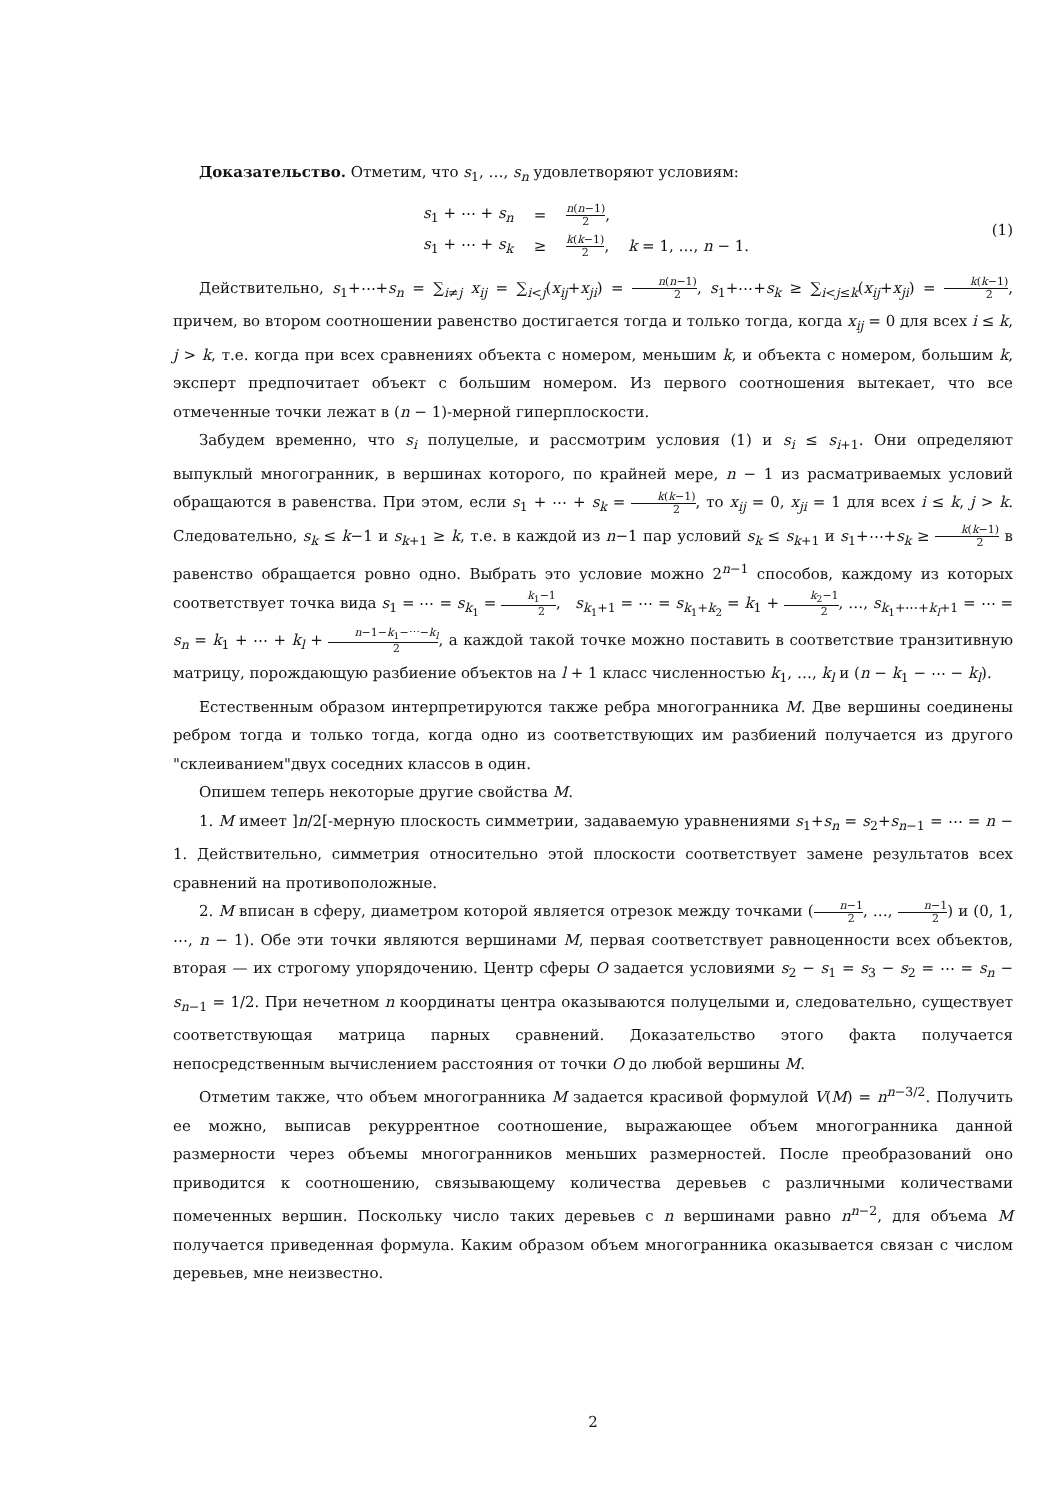Доказательство. Отметим, что s<sub>1</sub>, …, s<sub>n</sub> удовлетворяют условиям:
| s<sub>1</sub> + ⋯ + s<sub>n</sub> | = | n ( n −1) 2 , |
| s<sub>1</sub> + ⋯ + s<sub>k</sub> | ≥ | k ( k −1) 2 , k = 1, …, n − 1. |
(1)
Действительно, s<sub>1</sub>+⋯+s<sub>n</sub> = ∑<sub>i≠j</sub> x<sub>ij</sub> = ∑<sub>i<j</sub>(x<sub>ij</sub>+x<sub>ji</sub>) = n(n−1) 2, s<sub>1</sub>+⋯+s<sub>k</sub> ≥ ∑<sub>i<j≤k</sub>(x<sub>ij</sub>+x<sub>ji</sub>) = k(k−1) 2, причем, во втором соотношении равенство достигается тогда и только тогда, когда x<sub>ij</sub> = 0 для всех i ≤ k, j > k, т.е. когда при всех сравнениях объекта с номером, меньшим k, и объекта с номером, большим k, эксперт предпочитает объект с большим номером. Из первого соотношения вытекает, что все отмеченные точки лежат в (n − 1)-мерной гиперплоскости.
Забудем временно, что s<sub>i</sub> полуцелые, и рассмотрим условия (1) и s<sub>i</sub> ≤ s<sub>i+1</sub>. Они определяют выпуклый многогранник, в вершинах которого, по крайней мере, n − 1 из расматриваемых условий обращаются в равенства. При этом, если s<sub>1</sub> + ⋯ + s<sub>k</sub> = k(k−1) 2, то x<sub>ij</sub> = 0, x<sub>ji</sub> = 1 для всех i ≤ k, j > k. Следовательно, s<sub>k</sub> ≤ k−1 и s<sub>k+1</sub> ≥ k, т.е. в каждой из n−1 пар условий s<sub>k</sub> ≤ s<sub>k+1</sub> и s<sub>1</sub>+⋯+s<sub>k</sub> ≥ k(k−1) 2 в равенство обращается ровно одно. Выбрать это условие можно 2<sup>n−1</sup> способов, каждому из которых соответствует точка вида s<sub>1</sub> = ⋯ = s<sub>k<sub>1</sub></sub> = k<sub>1</sub>−1 2, s<sub>k<sub>1</sub>+1</sub> = ⋯ = s<sub>k<sub>1</sub>+k<sub>2</sub></sub> = k<sub>1</sub> + k<sub>2</sub>−1 2, …, s<sub>k<sub>1</sub>+⋯+k<sub>l</sub>+1</sub> = ⋯ = s<sub>n</sub> = k<sub>1</sub> + ⋯ + k<sub>l</sub> + n−1−k<sub>1</sub>−⋯−k<sub>l</sub> 2, а каждой такой точке можно поставить в соответствие транзитивную матрицу, порождающую разбиение объектов на l + 1 класс численностью k<sub>1</sub>, …, k<sub>l</sub> и (n − k<sub>1</sub> − ⋯ − k<sub>l</sub>).
Естественным образом интерпретируются также ребра многогранника M. Две вершины соединены ребром тогда и только тогда, когда одно из соответствующих им разбиений получается из другого "склеиванием"двух соседних классов в один.
Опишем теперь некоторые другие свойства M.
1. M имеет ]n/2[-мерную плоскость симметрии, задаваемую уравнениями s<sub>1</sub>+s<sub>n</sub> = s<sub>2</sub>+s<sub>n−1</sub> = ⋯ = n − 1. Действительно, симметрия относительно этой плоскости соответствует замене результатов всех сравнений на противоположные.
2. M вписан в сферу, диаметром которой является отрезок между точками (n−1 2, …, n−1 2) и (0, 1, ⋯, n − 1). Обе эти точки являются вершинами M, первая соответствует равноценности всех объектов, вторая — их строгому упорядочению. Центр сферы O задается условиями s<sub>2</sub> − s<sub>1</sub> = s<sub>3</sub> − s<sub>2</sub> = ⋯ = s<sub>n</sub> − s<sub>n−1</sub> = 1/2. При нечетном n координаты центра оказываются полуцелыми и, следовательно, существует соответствующая матрица парных сравнений. Доказательство этого факта получается непосредственным вычислением расстояния от точки O до любой вершины M.
Отметим также, что объем многогранника M задается красивой формулой V(M) = n<sup>n−3/2</sup>. Получить ее можно, выписав рекуррентное соотношение, выражающее объем многогранника данной размерности через объемы многогранников меньших размерностей. После преобразований оно приводится к соотношению, связывающему количества деревьев с различными количествами помеченных вершин. Поскольку число таких деревьев с n вершинами равно n<sup>n−2</sup>, для объема M получается приведенная формула. Каким образом объем многогранника оказывается связан с числом деревьев, мне неизвестно.
2